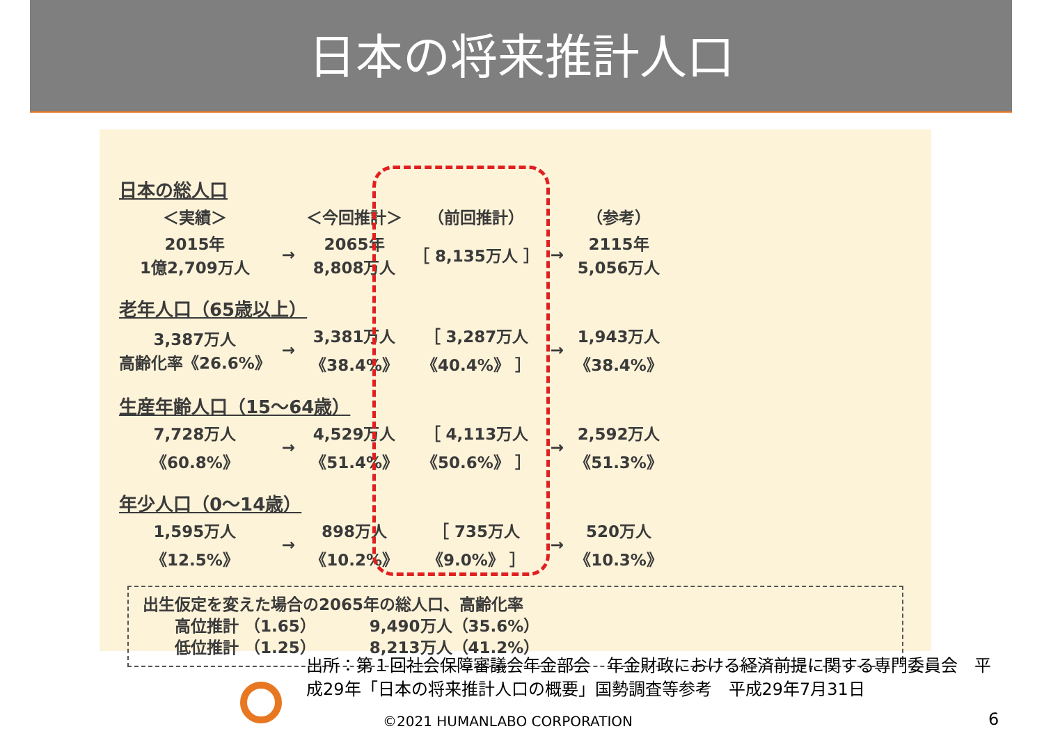日本の将来推計人口
| 日本の総人口 | | | | | |
| ＜実績＞ | | ＜今回推計＞ | （前回推計） | | （参考） |
| 2015年 1億2,709万人 | → | 2065年 8,808万人 | ［ 8,135万人 ］ | → | 2115年 5,056万人 |
| 老年人口（65歳以上） | | | | | |
| 3,387万人 高齢化率《26.6%》 | → | 3,381万人 《38.4%》 | ［ 3,287万人 《40.4%》 ］ | → | 1,943万人 《38.4%》 |
| 生産年齢人口（15～64歳） | | | | | |
| 7,728万人 《60.8%》 | → | 4,529万人 《51.4%》 | ［ 4,113万人 《50.6%》 ］ | → | 2,592万人 《51.3%》 |
| 年少人口（0～14歳） | | | | | |
| 1,595万人 《12.5%》 | → | 898万人 《10.2%》 | ［ 735万人 《9.0%》 ］ | → | 520万人 《10.3%》 |
出生仮定を変えた場合の2065年の総人口、高齢化率
  高位推計 （1.65）    9,490万人（35.6%）
  低位推計 （1.25）    8,213万人（41.2%）
出所：第１回社会保障審議会年金部会　年金財政における経済前提に関する専門委員会　平成29年「日本の将来推計人口の概要」国勢調査等参考　平成29年7月31日
©2021 HUMANLABO CORPORATION 6